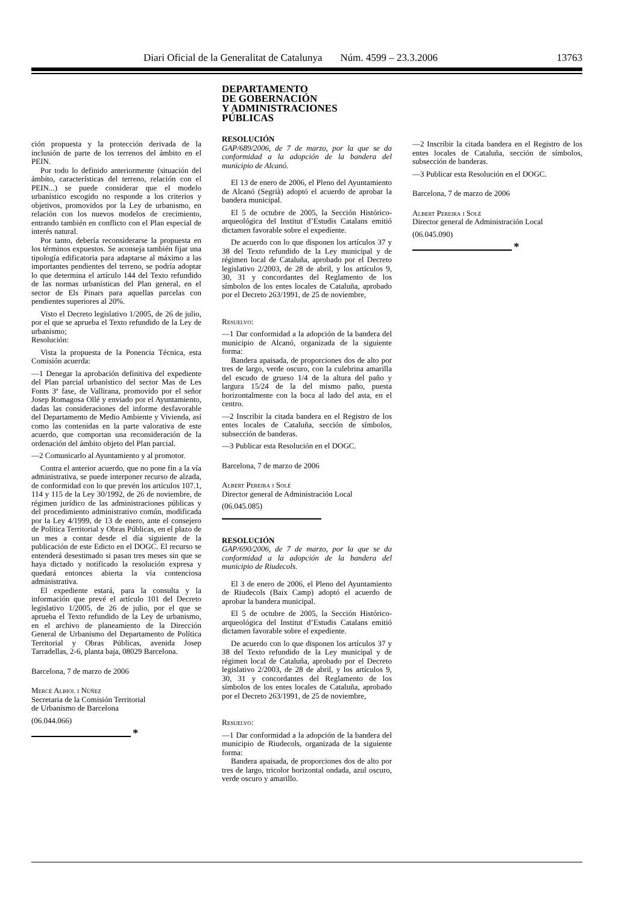Diari Oficial de la Generalitat de Catalunya Núm. 4599 – 23.3.2006 13763
ción propuesta y la protección derivada de la inclusión de parte de los terrenos del ámbito en el PEIN.
Por todo lo definido anteriormente (situación del ámbito, características del terreno, relación con el PEIN...) se puede considerar que el modelo urbanístico escogido no responde a los criterios y objetivos, promovidos por la Ley de urbanismo, en relación con los nuevos modelos de crecimiento, entrando también en conflicto con el Plan especial de interés natural.
Por tanto, debería reconsiderarse la propuesta en los términos expuestos. Se aconseja también fijar una tipología edificatoria para adaptarse al máximo a las importantes pendientes del terreno, se podría adoptar lo que determina el artículo 144 del Texto refundido de las normas urbanísticas del Plan general, en el sector de Els Pinars para aquellas parcelas con pendientes superiores al 20%.
Visto el Decreto legislativo 1/2005, de 26 de julio, por el que se aprueba el Texto refundido de la Ley de urbanismo;
Resolución:
Vista la propuesta de la Ponencia Técnica, esta Comisión acuerda:
—1 Denegar la aprobación definitiva del expediente del Plan parcial urbanístico del sector Mas de Les Fonts 3ª fase, de Vallirana, promovido por el señor Josep Romagosa Ollé y enviado por el Ayuntamiento, dadas las consideraciones del informe desfavorable del Departamento de Medio Ambiente y Vivienda, así como las contenidas en la parte valorativa de este acuerdo, que comportan una reconsideración de la ordenación del ámbito objeto del Plan parcial.
—2 Comunicarlo al Ayuntamiento y al promotor.
Contra el anterior acuerdo, que no pone fin a la vía administrativa, se puede interponer recurso de alzada, de conformidad con lo que prevén los artículos 107.1, 114 y 115 de la Ley 30/1992, de 26 de noviembre, de régimen jurídico de las administraciones públicas y del procedimiento administrativo común, modificada por la Ley 4/1999, de 13 de enero, ante el consejero de Política Territorial y Obras Públicas, en el plazo de un mes a contar desde el día siguiente de la publicación de este Edicto en el DOGC. El recurso se entenderá desestimado si pasan tres meses sin que se haya dictado y notificado la resolución expresa y quedará entonces abierta la vía contenciosa administrativa.
El expediente estará, para la consulta y la información que prevé el artículo 101 del Decreto legislativo 1/2005, de 26 de julio, por el que se aprueba el Texto refundido de la Ley de urbanismo, en el archivo de planeamiento de la Dirección General de Urbanismo del Departamento de Política Territorial y Obras Públicas, avenida Josep Tarradellas, 2-6, planta baja, 08029 Barcelona.
Barcelona, 7 de marzo de 2006
Mercè Albiol i Núñez
Secretaria de la Comisión Territorial
de Urbanismo de Barcelona
(06.044.066)
*
DEPARTAMENTO
DE GOBERNACIÓN
Y ADMINISTRACIONES
PÚBLICAS
RESOLUCIÓN
GAP/689/2006, de 7 de marzo, por la que se da conformidad a la adopción de la bandera del municipio de Alcanó.
El 13 de enero de 2006, el Pleno del Ayuntamiento de Alcanó (Segrià) adoptó el acuerdo de aprobar la bandera municipal.
El 5 de octubre de 2005, la Sección Histórico-arqueológica del Institut d’Estudis Catalans emitió dictamen favorable sobre el expediente.
De acuerdo con lo que disponen los artículos 37 y 38 del Texto refundido de la Ley municipal y de régimen local de Cataluña, aprobado por el Decreto legislativo 2/2003, de 28 de abril, y los artículos 9, 30, 31 y concordantes del Reglamento de los símbolos de los entes locales de Cataluña, aprobado por el Decreto 263/1991, de 25 de noviembre,
Resuelvo:
—1 Dar conformidad a la adopción de la bandera del municipio de Alcanó, organizada de la siguiente forma:
Bandera apaisada, de proporciones dos de alto por tres de largo, verde oscuro, con la culebrina amarilla del escudo de grueso 1/4 de la altura del paño y largura 15/24 de la del mismo paño, puesta horizontalmente con la boca al lado del asta, en el centro.
—2 Inscribir la citada bandera en el Registro de los entes locales de Cataluña, sección de símbolos, subsección de banderas.
—3 Publicar esta Resolución en el DOGC.
Barcelona, 7 de marzo de 2006
Albert Pereira i Solé
Director general de Administración Local
(06.045.085)
RESOLUCIÓN
GAP/690/2006, de 7 de marzo, por la que se da conformidad a la adopción de la bandera del municipio de Riudecols.
El 3 de enero de 2006, el Pleno del Ayuntamiento de Riudecols (Baix Camp) adoptó el acuerdo de aprobar la bandera municipal.
El 5 de octubre de 2005, la Sección Histórico-arqueológica del Institut d’Estudis Catalans emitió dictamen favorable sobre el expediente.
De acuerdo con lo que disponen los artículos 37 y 38 del Texto refundido de la Ley municipal y de régimen local de Cataluña, aprobado por el Decreto legislativo 2/2003, de 28 de abril, y los artículos 9, 30, 31 y concordantes del Reglamento de los símbolos de los entes locales de Cataluña, aprobado por el Decreto 263/1991, de 25 de noviembre,
Resuelvo:
—1 Dar conformidad a la adopción de la bandera del municipio de Riudecols, organizada de la siguiente forma:
Bandera apaisada, de proporciones dos de alto por tres de largo, tricolor horizontal ondada, azul oscuro, verde oscuro y amarillo.
—2 Inscribir la citada bandera en el Registro de los entes locales de Cataluña, sección de símbolos, subsección de banderas.
—3 Publicar esta Resolución en el DOGC.
Barcelona, 7 de marzo de 2006
Albert Pereira i Solé
Director general de Administración Local
(06.045.090)
*